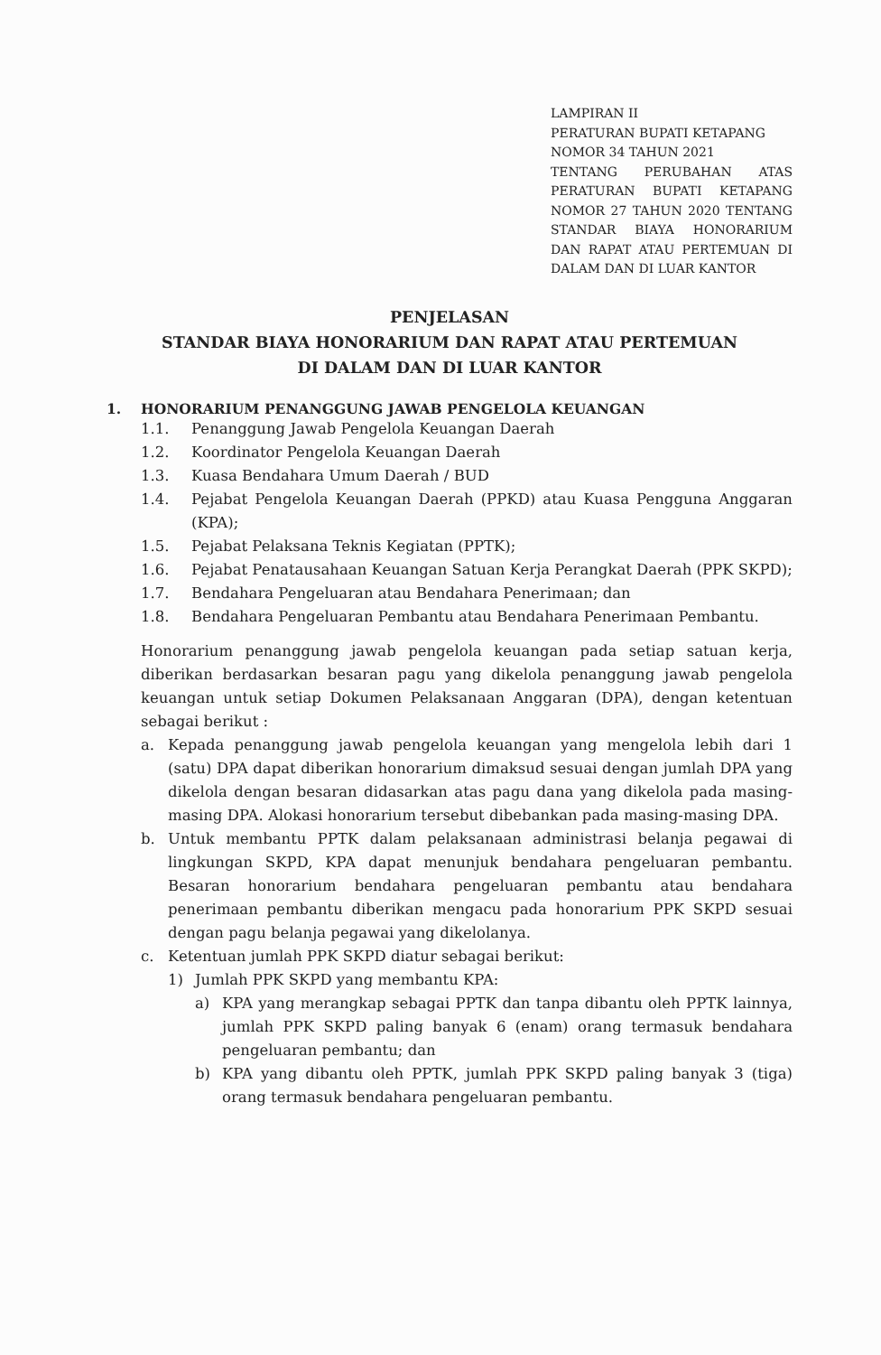LAMPIRAN II
PERATURAN BUPATI KETAPANG
NOMOR 34 TAHUN 2021
TENTANG PERUBAHAN ATAS PERATURAN BUPATI KETAPANG NOMOR 27 TAHUN 2020 TENTANG STANDAR BIAYA HONORARIUM DAN RAPAT ATAU PERTEMUAN DI DALAM DAN DI LUAR KANTOR
PENJELASAN
STANDAR BIAYA HONORARIUM DAN RAPAT ATAU PERTEMUAN
DI DALAM DAN DI LUAR KANTOR
1. HONORARIUM PENANGGUNG JAWAB PENGELOLA KEUANGAN
1.1. Penanggung Jawab Pengelola Keuangan Daerah
1.2. Koordinator Pengelola Keuangan Daerah
1.3. Kuasa Bendahara Umum Daerah / BUD
1.4. Pejabat Pengelola Keuangan Daerah (PPKD) atau Kuasa Pengguna Anggaran (KPA);
1.5. Pejabat Pelaksana Teknis Kegiatan (PPTK);
1.6. Pejabat Penatausahaan Keuangan Satuan Kerja Perangkat Daerah (PPK SKPD);
1.7. Bendahara Pengeluaran atau Bendahara Penerimaan; dan
1.8. Bendahara Pengeluaran Pembantu atau Bendahara Penerimaan Pembantu.
Honorarium penanggung jawab pengelola keuangan pada setiap satuan kerja, diberikan berdasarkan besaran pagu yang dikelola penanggung jawab pengelola keuangan untuk setiap Dokumen Pelaksanaan Anggaran (DPA), dengan ketentuan sebagai berikut :
a. Kepada penanggung jawab pengelola keuangan yang mengelola lebih dari 1 (satu) DPA dapat diberikan honorarium dimaksud sesuai dengan jumlah DPA yang dikelola dengan besaran didasarkan atas pagu dana yang dikelola pada masing-masing DPA. Alokasi honorarium tersebut dibebankan pada masing-masing DPA.
b. Untuk membantu PPTK dalam pelaksanaan administrasi belanja pegawai di lingkungan SKPD, KPA dapat menunjuk bendahara pengeluaran pembantu. Besaran honorarium bendahara pengeluaran pembantu atau bendahara penerimaan pembantu diberikan mengacu pada honorarium PPK SKPD sesuai dengan pagu belanja pegawai yang dikelolanya.
c. Ketentuan jumlah PPK SKPD diatur sebagai berikut:
1) Jumlah PPK SKPD yang membantu KPA:
a) KPA yang merangkap sebagai PPTK dan tanpa dibantu oleh PPTK lainnya, jumlah PPK SKPD paling banyak 6 (enam) orang termasuk bendahara pengeluaran pembantu; dan
b) KPA yang dibantu oleh PPTK, jumlah PPK SKPD paling banyak 3 (tiga) orang termasuk bendahara pengeluaran pembantu.